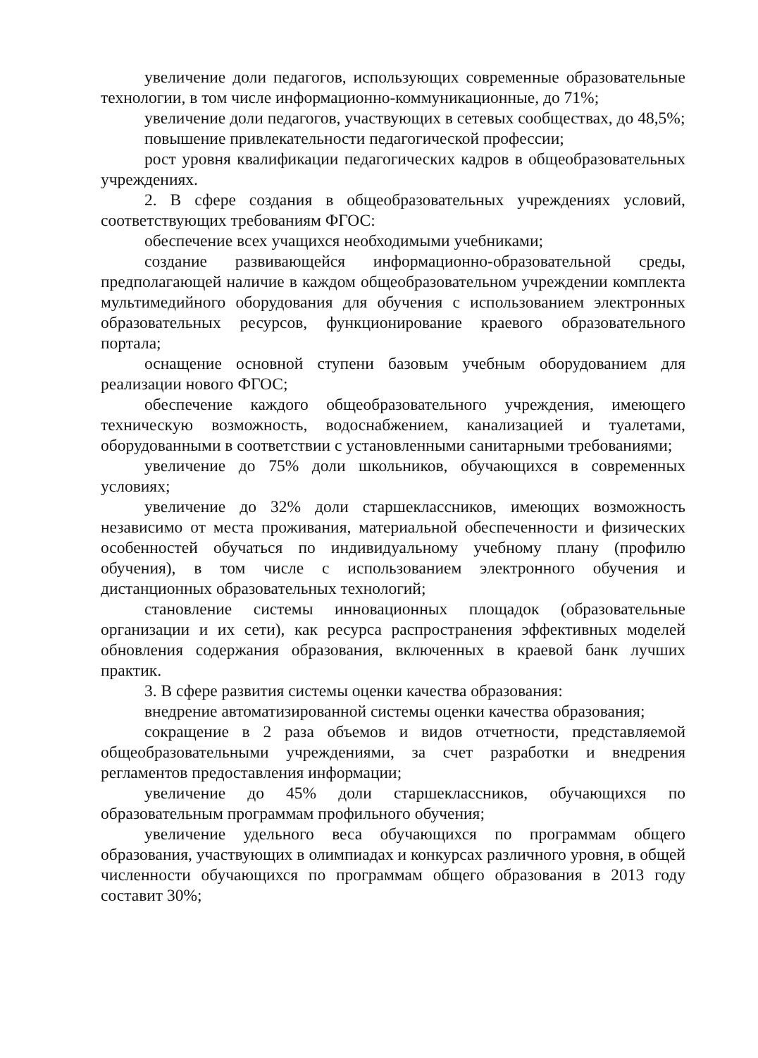увеличение доли педагогов, использующих современные образовательные технологии, в том числе информационно-коммуникационные, до 71%;
увеличение доли педагогов, участвующих в сетевых сообществах, до 48,5%;
повышение привлекательности педагогической профессии;
рост уровня квалификации педагогических кадров в общеобразовательных учреждениях.
2. В сфере создания в общеобразовательных учреждениях условий, соответствующих требованиям ФГОС:
обеспечение всех учащихся необходимыми учебниками;
создание развивающейся информационно-образовательной среды, предполагающей наличие в каждом общеобразовательном учреждении комплекта мультимедийного оборудования для обучения с использованием электронных образовательных ресурсов, функционирование краевого образовательного портала;
оснащение основной ступени базовым учебным оборудованием для реализации нового ФГОС;
обеспечение каждого общеобразовательного учреждения, имеющего техническую возможность, водоснабжением, канализацией и туалетами, оборудованными в соответствии с установленными санитарными требованиями;
увеличение до 75% доли школьников, обучающихся в современных условиях;
увеличение до 32% доли старшеклассников, имеющих возможность независимо от места проживания, материальной обеспеченности и физических особенностей обучаться по индивидуальному учебному плану (профилю обучения), в том числе с использованием электронного обучения и дистанционных образовательных технологий;
становление системы инновационных площадок (образовательные организации и их сети), как ресурса распространения эффективных моделей обновления содержания образования, включенных в краевой банк лучших практик.
3. В сфере развития системы оценки качества образования:
внедрение автоматизированной системы оценки качества образования;
сокращение в 2 раза объемов и видов отчетности, представляемой общеобразовательными учреждениями, за счет разработки и внедрения регламентов предоставления информации;
увеличение до 45% доли старшеклассников, обучающихся по образовательным программам профильного обучения;
увеличение удельного веса обучающихся по программам общего образования, участвующих в олимпиадах и конкурсах различного уровня, в общей численности обучающихся по программам общего образования в 2013 году составит 30%;